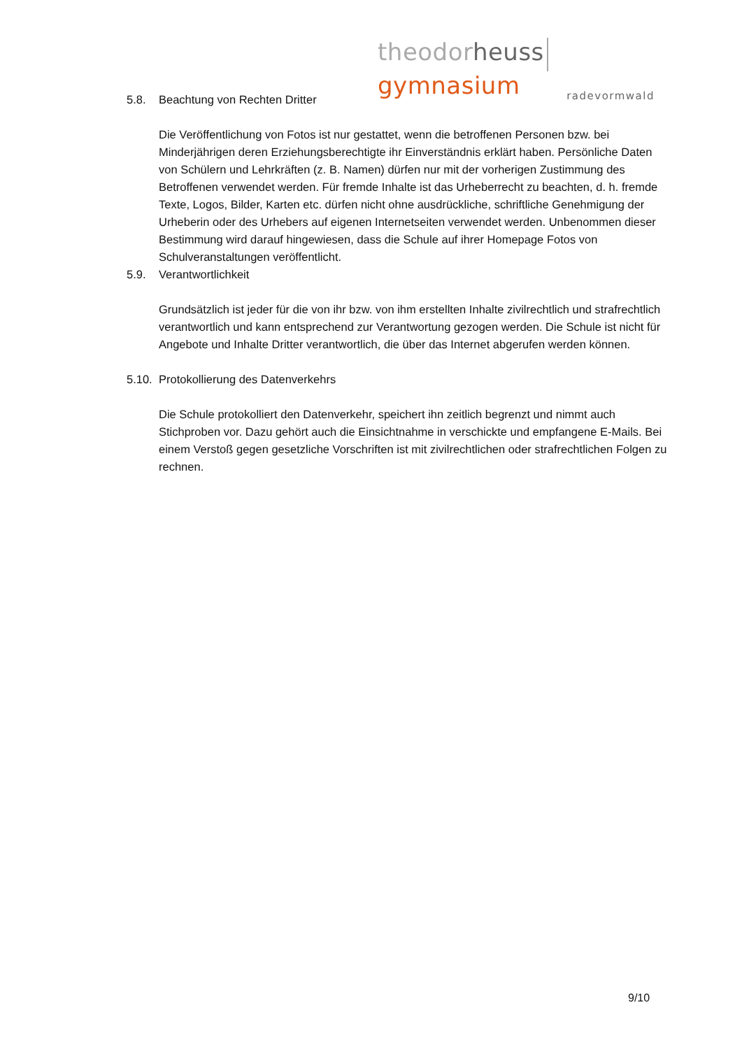theodor heuss gymnasium
radevormwald
5.8. Beachtung von Rechten Dritter
Die Veröffentlichung von Fotos ist nur gestattet, wenn die betroffenen Personen bzw. bei Minderjährigen deren Erziehungsberechtigte ihr Einverständnis erklärt haben. Persönliche Daten von Schülern und Lehrkräften (z. B. Namen) dürfen nur mit der vorherigen Zustimmung des Betroffenen verwendet werden. Für fremde Inhalte ist das Urheberrecht zu beachten, d. h. fremde Texte, Logos, Bilder, Karten etc. dürfen nicht ohne ausdrückliche, schriftliche Genehmigung der Urheberin oder des Urhebers auf eigenen Internetseiten verwendet werden. Unbenommen dieser Bestimmung wird darauf hingewiesen, dass die Schule auf ihrer Homepage Fotos von Schulveranstaltungen veröffentlicht.
5.9. Verantwortlichkeit
Grundsätzlich ist jeder für die von ihr bzw. von ihm erstellten Inhalte zivilrechtlich und strafrechtlich verantwortlich und kann entsprechend zur Verantwortung gezogen werden. Die Schule ist nicht für Angebote und Inhalte Dritter verantwortlich, die über das Internet abgerufen werden können.
5.10. Protokollierung des Datenverkehrs
Die Schule protokolliert den Datenverkehr, speichert ihn zeitlich begrenzt und nimmt auch Stichproben vor. Dazu gehört auch die Einsichtnahme in verschickte und empfangene E-Mails. Bei einem Verstoß gegen gesetzliche Vorschriften ist mit zivilrechtlichen oder strafrechtlichen Folgen zu rechnen.
9/10